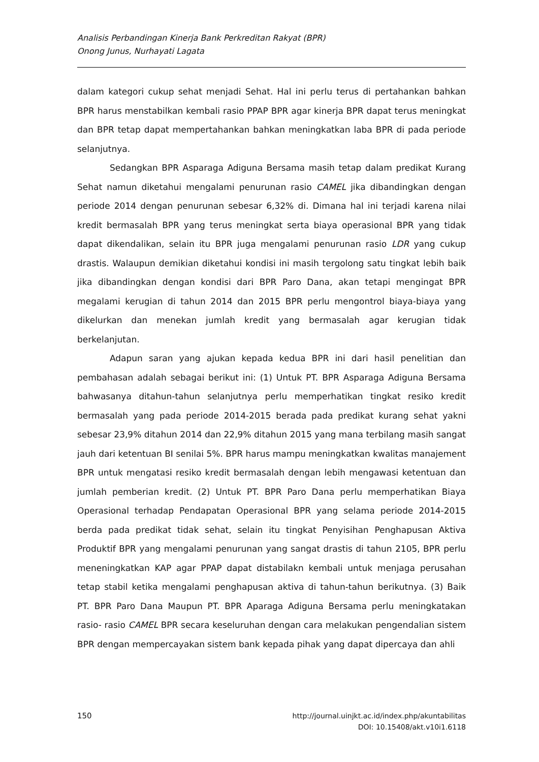Analisis Perbandingan Kinerja Bank Perkreditan Rakyat (BPR)
Onong Junus, Nurhayati Lagata
dalam kategori cukup sehat menjadi Sehat. Hal ini perlu terus di pertahankan bahkan BPR harus menstabilkan kembali rasio PPAP BPR agar kinerja BPR dapat terus meningkat dan BPR tetap dapat mempertahankan bahkan meningkatkan laba BPR di pada periode selanjutnya.
Sedangkan BPR Asparaga Adiguna Bersama masih tetap dalam predikat Kurang Sehat namun diketahui mengalami penurunan rasio CAMEL jika dibandingkan dengan periode 2014 dengan penurunan sebesar 6,32% di. Dimana hal ini terjadi karena nilai kredit bermasalah BPR yang terus meningkat serta biaya operasional BPR yang tidak dapat dikendalikan, selain itu BPR juga mengalami penurunan rasio LDR yang cukup drastis. Walaupun demikian diketahui kondisi ini masih tergolong satu tingkat lebih baik jika dibandingkan dengan kondisi dari BPR Paro Dana, akan tetapi mengingat BPR megalami kerugian di tahun 2014 dan 2015 BPR perlu mengontrol biaya-biaya yang dikelurkan dan menekan jumlah kredit yang bermasalah agar kerugian tidak berkelanjutan.
Adapun saran yang ajukan kepada kedua BPR ini dari hasil penelitian dan pembahasan adalah sebagai berikut ini: (1) Untuk PT. BPR Asparaga Adiguna Bersama bahwasanya ditahun-tahun selanjutnya perlu memperhatikan tingkat resiko kredit bermasalah yang pada periode 2014-2015 berada pada predikat kurang sehat yakni sebesar 23,9% ditahun 2014 dan 22,9% ditahun 2015 yang mana terbilang masih sangat jauh dari ketentuan BI senilai 5%. BPR harus mampu meningkatkan kwalitas manajement BPR untuk mengatasi resiko kredit bermasalah dengan lebih mengawasi ketentuan dan jumlah pemberian kredit. (2) Untuk PT. BPR Paro Dana perlu memperhatikan Biaya Operasional terhadap Pendapatan Operasional BPR yang selama periode 2014-2015 berda pada predikat tidak sehat, selain itu tingkat Penyisihan Penghapusan Aktiva Produktif BPR yang mengalami penurunan yang sangat drastis di tahun 2105, BPR perlu meneningkatkan KAP agar PPAP dapat distabilakn kembali untuk menjaga perusahan tetap stabil ketika mengalami penghapusan aktiva di tahun-tahun berikutnya. (3) Baik PT. BPR Paro Dana Maupun PT. BPR Aparaga Adiguna Bersama perlu meningkatakan rasio- rasio CAMEL BPR secara keseluruhan dengan cara melakukan pengendalian sistem BPR dengan mempercayakan sistem bank kepada pihak yang dapat dipercaya dan ahli
http://journal.uinjkt.ac.id/index.php/akuntabilitas
DOI: 10.15408/akt.v10i1.6118 150